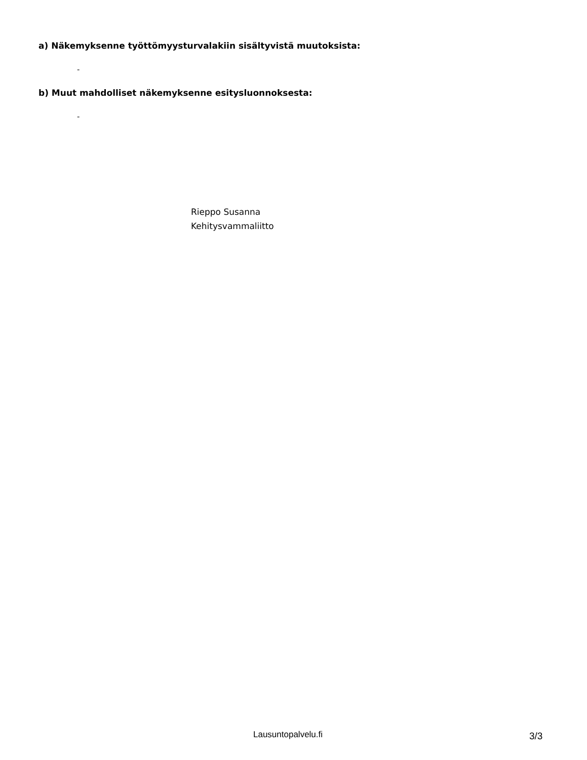a) Näkemyksenne työttömyysturvalakiin sisältyvistä muutoksista:
-
b) Muut mahdolliset näkemyksenne esitysluonnoksesta:
-
Rieppo Susanna
Kehitysvammaliitto
Lausuntopalvelu.fi 3/3